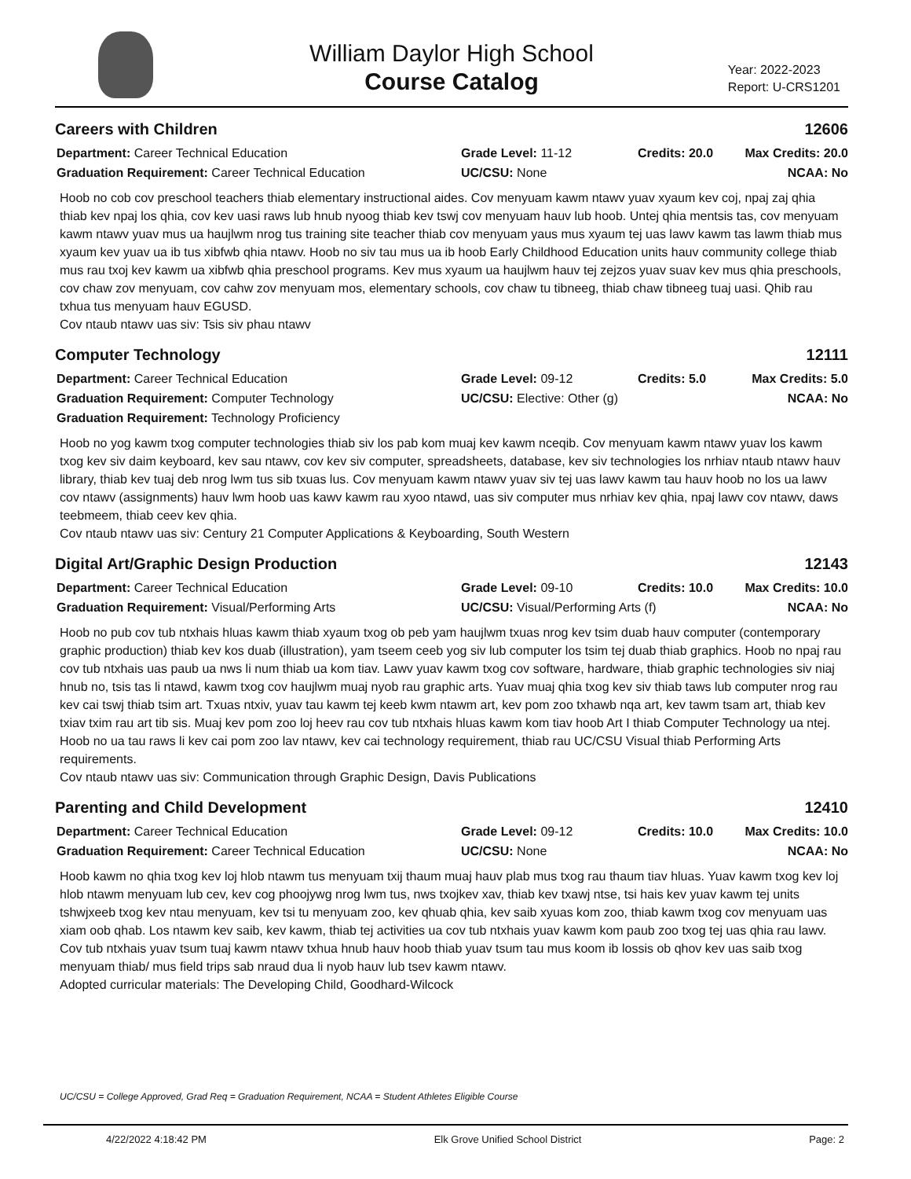William Daylor High School
Course Catalog
Year: 2022-2023
Report: U-CRS1201
Careers with Children 12606
Department: Career Technical Education
Grade Level: 11-12
Credits: 20.0
Max Credits: 20.0
Graduation Requirement: Career Technical Education
UC/CSU: None
NCAA: No
Hoob no cob cov preschool teachers thiab elementary instructional aides. Cov menyuam kawm ntawv yuav xyaum kev coj, npaj zaj qhia thiab kev npaj los qhia, cov kev uasi raws lub hnub nyoog thiab kev tswj cov menyuam hauv lub hoob. Untej qhia mentsis tas, cov menyuam kawm ntawv yuav mus ua haujlwm nrog tus training site teacher thiab cov menyuam yaus mus xyaum tej uas lawv kawm tas lawm thiab mus xyaum kev yuav ua ib tus xibfwb qhia ntawv. Hoob no siv tau mus ua ib hoob Early Childhood Education units hauv community college thiab mus rau txoj kev kawm ua xibfwb qhia preschool programs. Kev mus xyaum ua haujlwm hauv tej zejzos yuav suav kev mus qhia preschools, cov chaw zov menyuam, cov cahw zov menyuam mos, elementary schools, cov chaw tu tibneeg, thiab chaw tibneeg tuaj uasi. Qhib rau txhua tus menyuam hauv EGUSD.
Cov ntaub ntawv uas siv: Tsis siv phau ntawv
Computer Technology 12111
Department: Career Technical Education
Grade Level: 09-12
Credits: 5.0
Max Credits: 5.0
Graduation Requirement: Computer Technology
UC/CSU: Elective: Other (g)
NCAA: No
Graduation Requirement: Technology Proficiency
Hoob no yog kawm txog computer technologies thiab siv los pab kom muaj kev kawm nceqib. Cov menyuam kawm ntawv yuav los kawm txog kev siv daim keyboard, kev sau ntawv, cov kev siv computer, spreadsheets, database, kev siv technologies los nrhiav ntaub ntawv hauv library, thiab kev tuaj deb nrog lwm tus sib txuas lus. Cov menyuam kawm ntawv yuav siv tej uas lawv kawm tau hauv hoob no los ua lawv cov ntawv (assignments) hauv lwm hoob uas kawv kawm rau xyoo ntawd, uas siv computer mus nrhiav kev qhia, npaj lawv cov ntawv, daws teebmeem, thiab ceev kev qhia.
Cov ntaub ntawv uas siv: Century 21 Computer Applications & Keyboarding, South Western
Digital Art/Graphic Design Production 12143
Department: Career Technical Education
Grade Level: 09-10
Credits: 10.0
Max Credits: 10.0
Graduation Requirement: Visual/Performing Arts
UC/CSU: Visual/Performing Arts (f)
NCAA: No
Hoob no pub cov tub ntxhais hluas kawm thiab xyaum txog ob peb yam haujlwm txuas nrog kev tsim duab hauv computer (contemporary graphic production) thiab kev kos duab (illustration), yam tseem ceeb yog siv lub computer los tsim tej duab thiab graphics. Hoob no npaj rau cov tub ntxhais uas paub ua nws li num thiab ua kom tiav. Lawv yuav kawm txog cov software, hardware, thiab graphic technologies siv niaj hnub no, tsis tas li ntawd, kawm txog cov haujlwm muaj nyob rau graphic arts. Yuav muaj qhia txog kev siv thiab taws lub computer nrog rau kev cai tswj thiab tsim art. Txuas ntxiv, yuav tau kawm tej keeb kwm ntawm art, kev pom zoo txhawb nqa art, kev tawm tsam art, thiab kev txiav txim rau art tib sis. Muaj kev pom zoo loj heev rau cov tub ntxhais hluas kawm kom tiav hoob Art I thiab Computer Technology ua ntej. Hoob no ua tau raws li kev cai pom zoo lav ntawv, kev cai technology requirement, thiab rau UC/CSU Visual thiab Performing Arts requirements.
Cov ntaub ntawv uas siv: Communication through Graphic Design, Davis Publications
Parenting and Child Development 12410
Department: Career Technical Education
Grade Level: 09-12
Credits: 10.0
Max Credits: 10.0
Graduation Requirement: Career Technical Education
UC/CSU: None
NCAA: No
Hoob kawm no qhia txog kev loj hlob ntawm tus menyuam txij thaum muaj hauv plab mus txog rau thaum tiav hluas. Yuav kawm txog kev loj hlob ntawm menyuam lub cev, kev cog phoojywg nrog lwm tus, nws txojkev xav, thiab kev txawj ntse, tsi hais kev yuav kawm tej units tshwjxeeb txog kev ntau menyuam, kev tsi tu menyuam zoo, kev qhuab qhia, kev saib xyuas kom zoo, thiab kawm txog cov menyuam uas xiam oob qhab. Los ntawm kev saib, kev kawm, thiab tej activities ua cov tub ntxhais yuav kawm kom paub zoo txog tej uas qhia rau lawv. Cov tub ntxhais yuav tsum tuaj kawm ntawv txhua hnub hauv hoob thiab yuav tsum tau mus koom ib lossis ob qhov kev uas saib txog menyuam thiab/ mus field trips sab nraud dua li nyob hauv lub tsev kawm ntawv.
Adopted curricular materials: The Developing Child, Goodhard-Wilcock
UC/CSU = College Approved, Grad Req = Graduation Requirement, NCAA = Student Athletes Eligible Course
4/22/2022 4:18:42 PM Elk Grove Unified School District Page: 2